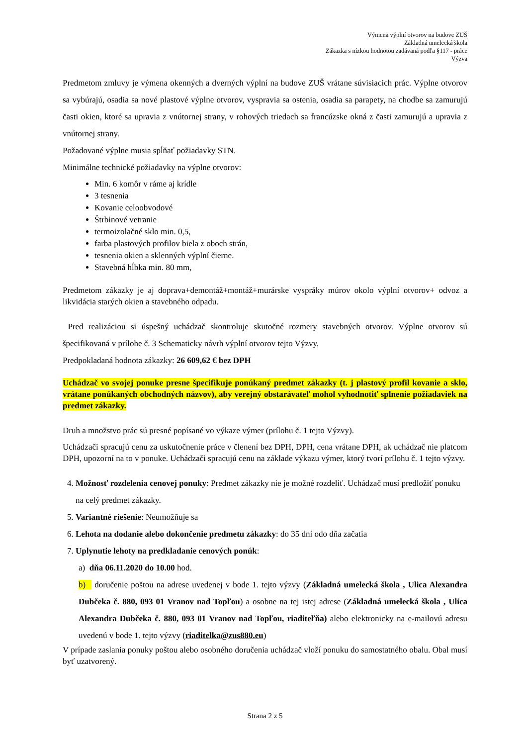Výmena výplní otvorov na budove ZUŠ
Základná umelecká škola
Zákazka s nízkou hodnotou zadávaná podľa §117 - práce
Výzva
Predmetom zmluvy je výmena okenných a dverných výplní na budove ZUŠ vrátane súvisiacich prác. Výplne otvorov sa vybúrajú, osadia sa nové plastové výplne otvorov, vyspravia sa ostenia, osadia sa parapety, na chodbe sa zamurujú časti okien, ktoré sa upravia z vnútornej strany, v rohových triedach sa francúzske okná z časti zamurujú a upravia z vnútornej strany.
Požadované výplne musia spĺňať požiadavky STN.
Minimálne technické požiadavky na výplne otvorov:
Min. 6 komôr v ráme aj krídle
3 tesnenia
Kovanie celoobvodové
Štrbinové vetranie
termoizolačné sklo min. 0,5,
farba plastových profilov biela z oboch strán,
tesnenia okien a sklenných výplní čierne.
Stavebná hĺbka min. 80 mm,
Predmetom zákazky je aj doprava+demontáž+montáž+murárske vyspráky múrov okolo výplní otvorov+ odvoz a likvidácia starých okien a stavebného odpadu.
Pred realizáciou si úspešný uchádzač skontroluje skutočné rozmery stavebných otvorov. Výplne otvorov sú špecifikovaná v prílohe č. 3 Schematicky návrh výplní otvorov tejto Výzvy.
Predpokladaná hodnota zákazky: 26 609,62 € bez DPH
Uchádzač vo svojej ponuke presne špecifikuje ponúkaný predmet zákazky (t. j plastový profil kovanie a sklo, vrátane ponúkaných obchodných názvov), aby verejný obstarávateľ mohol vyhodnotiť splnenie požiadaviek na predmet zákazky.
Druh a množstvo prác sú presné popísané vo výkaze výmer (prílohu č. 1 tejto Výzvy).
Uchádzači spracujú cenu za uskutočnenie práce v členení bez DPH, DPH, cena vrátane DPH, ak uchádzač nie platcom DPH, upozorní na to v ponuke. Uchádzači spracujú cenu na základe výkazu výmer, ktorý tvorí prílohu č. 1 tejto výzvy.
4. Možnosť rozdelenia cenovej ponuky: Predmet zákazky nie je možné rozdeliť. Uchádzač musí predložiť ponuku na celý predmet zákazky.
5. Variantné riešenie: Neumožňuje sa
6. Lehota na dodanie alebo dokončenie predmetu zákazky: do 35 dní odo dňa začatia
7. Uplynutie lehoty na predkladanie cenových ponúk:
a) dňa 06.11.2020 do 10.00 hod.
b) doručenie poštou na adrese uvedenej v bode 1. tejto výzvy (Základná umelecká škola , Ulica Alexandra Dubčeka č. 880, 093 01 Vranov nad Topľou) a osobne na tej istej adrese (Základná umelecká škola , Ulica Alexandra Dubčeka č. 880, 093 01 Vranov nad Topľou, riaditeľňa) alebo elektronicky na e-mailovú adresu uvedenú v bode 1. tejto výzvy (riaditelka@zus880.eu)
V prípade zaslania ponuky poštou alebo osobného doručenia uchádzač vloží ponuku do samostatného obalu. Obal musí byť uzatvorený.
Strana 2 z 5